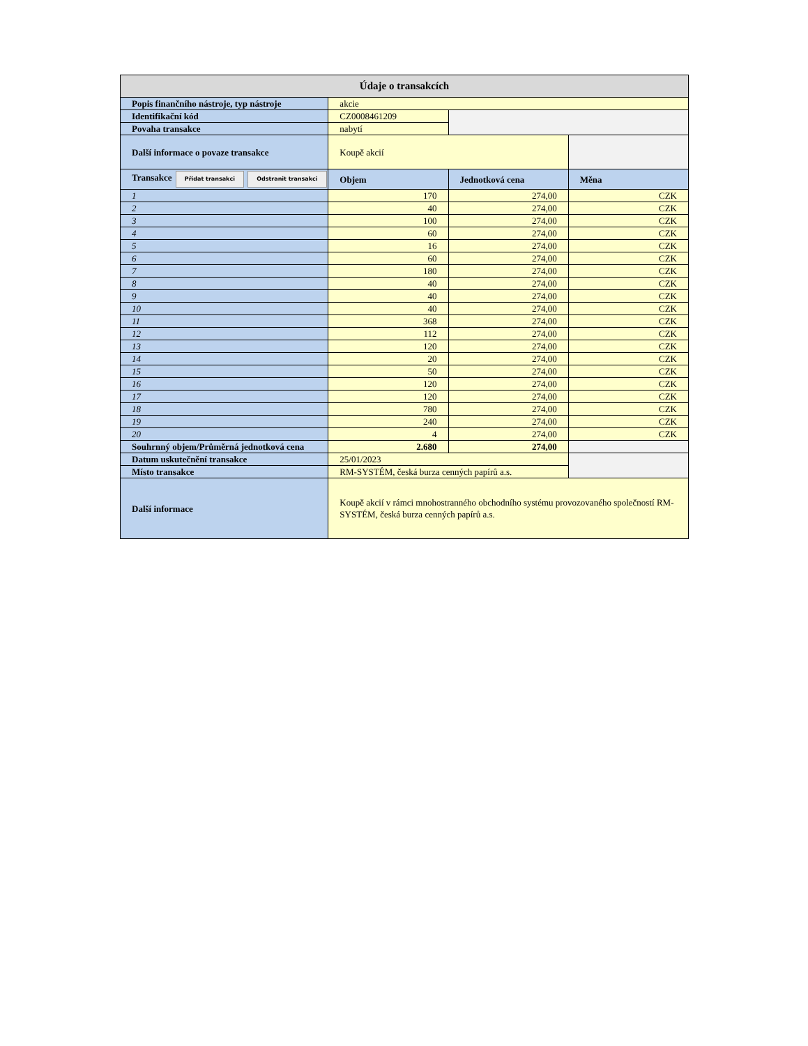| Údaje o transakcích | | | |
| Popis finančního nástroje, typ nástroje | akcie | | |
| Identifikační kód | CZ0008461209 | | |
| Povaha transakce | nabytí | | |
| Další informace o povaze transakce | Koupě akcií | | |
| Transakce Přidat transakci Odstranit transakci | Objem | Jednotková cena | Měna |
| 1 | 170 | 274,00 | CZK |
| 2 | 40 | 274,00 | CZK |
| 3 | 100 | 274,00 | CZK |
| 4 | 60 | 274,00 | CZK |
| 5 | 16 | 274,00 | CZK |
| 6 | 60 | 274,00 | CZK |
| 7 | 180 | 274,00 | CZK |
| 8 | 40 | 274,00 | CZK |
| 9 | 40 | 274,00 | CZK |
| 10 | 40 | 274,00 | CZK |
| 11 | 368 | 274,00 | CZK |
| 12 | 112 | 274,00 | CZK |
| 13 | 120 | 274,00 | CZK |
| 14 | 20 | 274,00 | CZK |
| 15 | 50 | 274,00 | CZK |
| 16 | 120 | 274,00 | CZK |
| 17 | 120 | 274,00 | CZK |
| 18 | 780 | 274,00 | CZK |
| 19 | 240 | 274,00 | CZK |
| 20 | 4 | 274,00 | CZK |
| Souhrnný objem/Průměrná jednotková cena | 2.680 | 274,00 | |
| Datum uskutečnění transakce | 25/01/2023 | | |
| Místo transakce | RM-SYSTÉM, česká burza cenných papírů a.s. | | |
| Další informace | Koupě akcií v rámci mnohostranného obchodního systému provozovaného společností RM-SYSTÉM, česká burza cenných papírů a.s. | | |